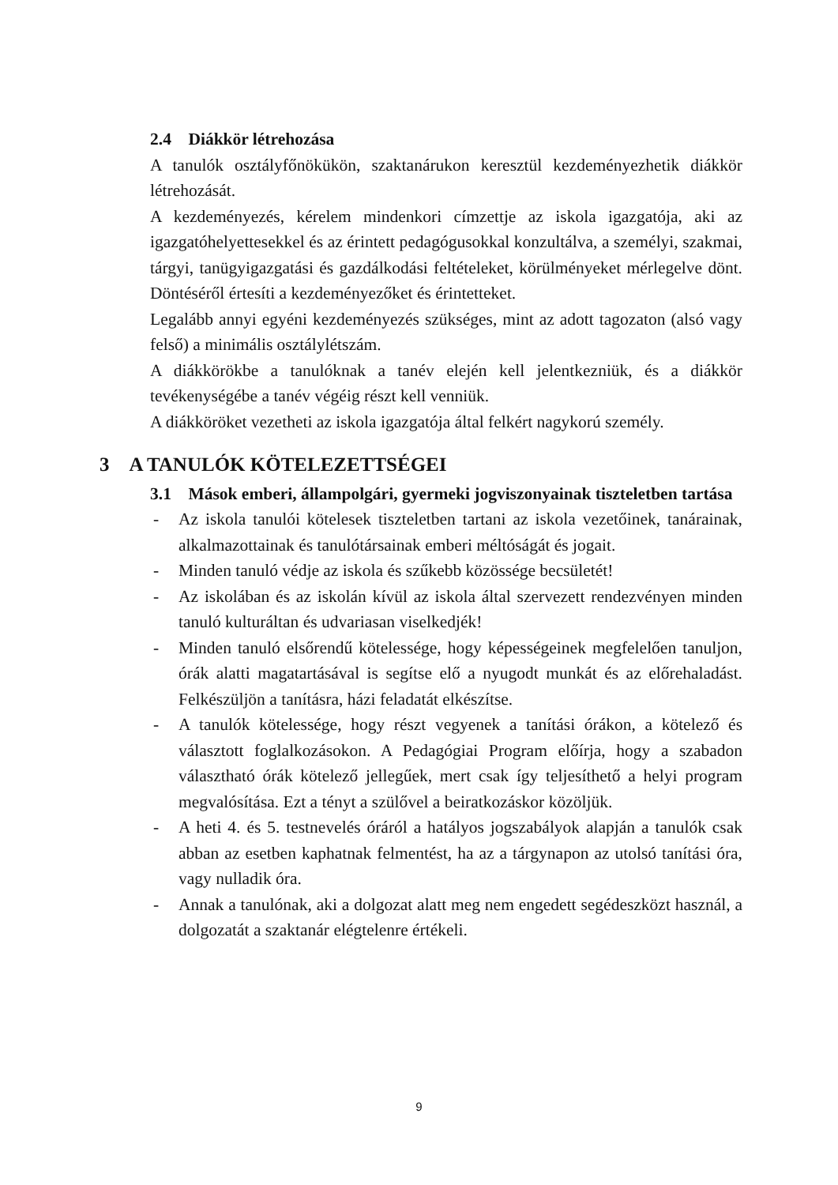2.4 Diákkör létrehozása
A tanulók osztályfőnökükön, szaktanárukon keresztül kezdeményezhetik diákkör létrehozását.
A kezdeményezés, kérelem mindenkori címzettje az iskola igazgatója, aki az igazgatóhelyettesekkel és az érintett pedagógusokkal konzultálva, a személyi, szakmai, tárgyi, tanügyigazgatási és gazdálkodási feltételeket, körülményeket mérlegelve dönt. Döntéséről értesíti a kezdeményezőket és érintetteket.
Legalább annyi egyéni kezdeményezés szükséges, mint az adott tagozaton (alsó vagy felső) a minimális osztálylétszám.
A diákkörökbe a tanulóknak a tanév elején kell jelentkezniük, és a diákkör tevékenységébe a tanév végéig részt kell venniük.
A diákköröket vezetheti az iskola igazgatója által felkért nagykorú személy.
3 A TANULÓK KÖTELEZETTSÉGEI
3.1 Mások emberi, állampolgári, gyermeki jogviszonyainak tiszteletben tartása
- Az iskola tanulói kötelesek tiszteletben tartani az iskola vezetőinek, tanárainak, alkalmazottainak és tanulótársainak emberi méltóságát és jogait.
- Minden tanuló védje az iskola és szűkebb közössége becsületét!
- Az iskolában és az iskolán kívül az iskola által szervezett rendezvényen minden tanuló kulturáltan és udvariasan viselkedjék!
- Minden tanuló elsőrendű kötelessége, hogy képességeinek megfelelően tanuljon, órák alatti magatartásával is segítse elő a nyugodt munkát és az előrehaladást. Felkészüljön a tanításra, házi feladatát elkészítse.
- A tanulók kötelessége, hogy részt vegyenek a tanítási órákon, a kötelező és választott foglalkozásokon. A Pedagógiai Program előírja, hogy a szabadon választható órák kötelező jellegűek, mert csak így teljesíthető a helyi program megvalósítása. Ezt a tényt a szülővel a beiratkozáskor közöljük.
- A heti 4. és 5. testnevelés óráról a hatályos jogszabályok alapján a tanulók csak abban az esetben kaphatnak felmentést, ha az a tárgynapon az utolsó tanítási óra, vagy nulladik óra.
- Annak a tanulónak, aki a dolgozat alatt meg nem engedett segédeszközt használ, a dolgozatát a szaktanár elégtelenre értékeli.
9